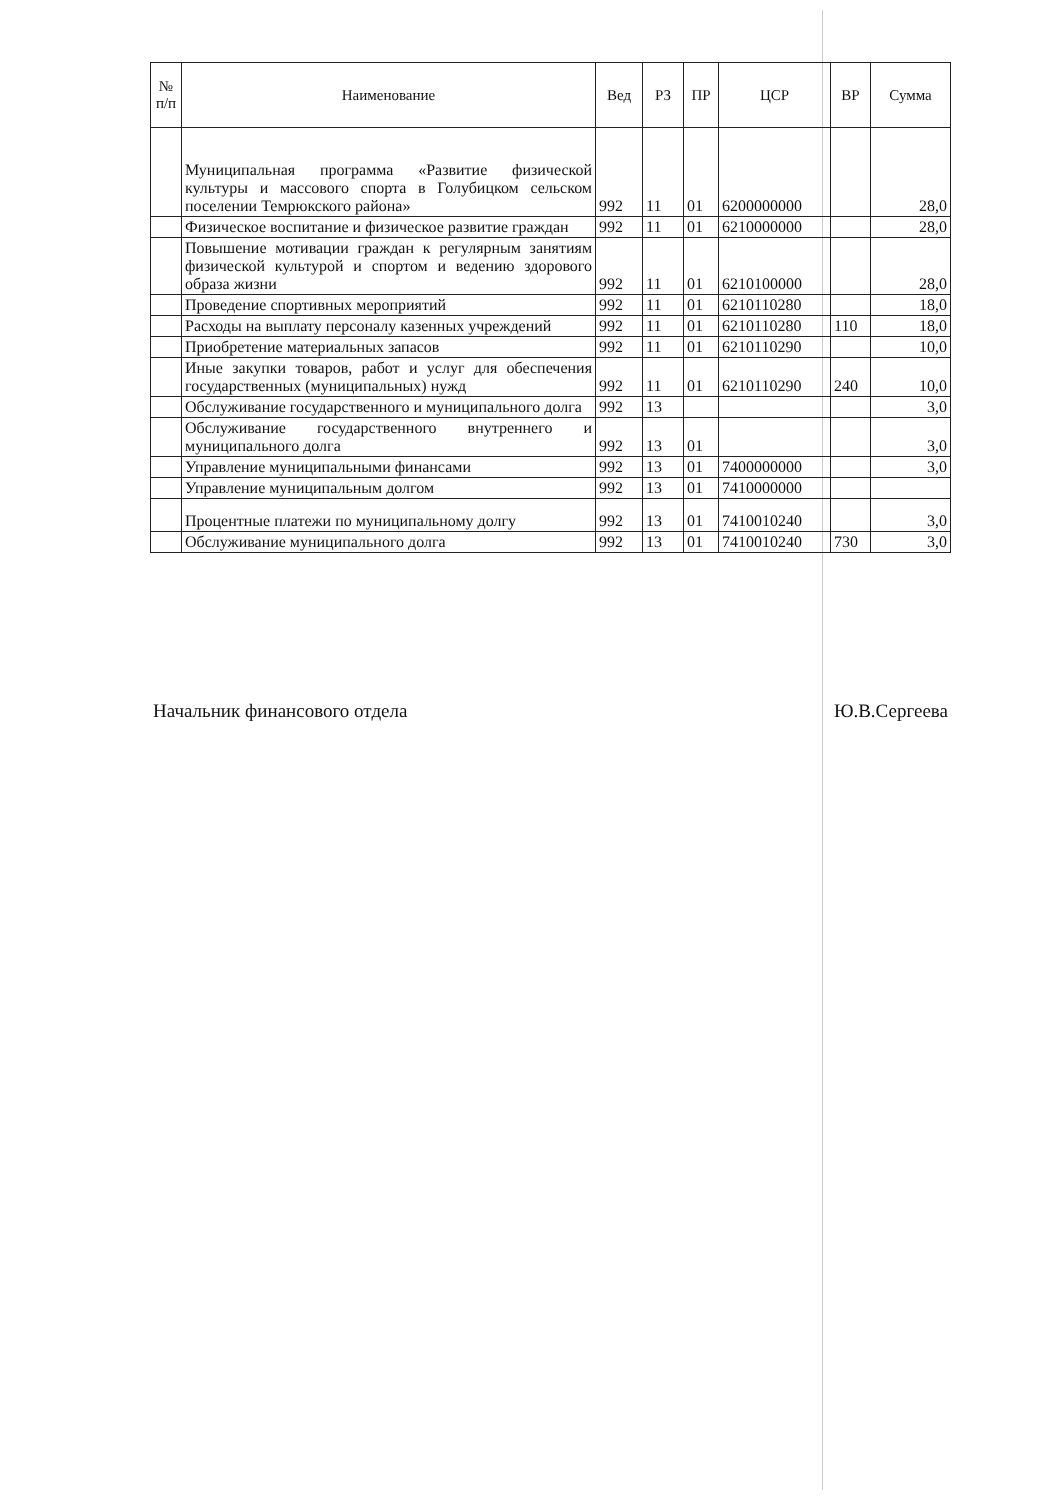| № п/п | Наименование | Вед | РЗ | ПР | ЦСР | ВР | Сумма |
| --- | --- | --- | --- | --- | --- | --- | --- |
| | Муниципальная программа «Развитие физической культуры и массового спорта в Голубицком сельском поселении Темрюкского района» | 992 | 11 | 01 | 6200000000 | | 28,0 |
| | Физическое воспитание и физическое развитие граждан | 992 | 11 | 01 | 6210000000 | | 28,0 |
| | Повышение мотивации граждан к регулярным занятиям физической культурой и спортом и ведению здорового образа жизни | 992 | 11 | 01 | 6210100000 | | 28,0 |
| | Проведение спортивных мероприятий | 992 | 11 | 01 | 6210110280 | | 18,0 |
| | Расходы на выплату персоналу казенных учреждений | 992 | 11 | 01 | 6210110280 | 110 | 18,0 |
| | Приобретение материальных запасов | 992 | 11 | 01 | 6210110290 | | 10,0 |
| | Иные закупки товаров, работ и услуг для обеспечения государственных (муниципальных) нужд | 992 | 11 | 01 | 6210110290 | 240 | 10,0 |
| | Обслуживание государственного и муниципального долга | 992 | 13 | | | | 3,0 |
| | Обслуживание государственного внутреннего и муниципального долга | 992 | 13 | 01 | | | 3,0 |
| | Управление муниципальными финансами | 992 | 13 | 01 | 7400000000 | | 3,0 |
| | Управление муниципальным долгом | 992 | 13 | 01 | 7410000000 | | |
| | Процентные платежи по муниципальному долгу | 992 | 13 | 01 | 7410010240 | | 3,0 |
| | Обслуживание муниципального долга | 992 | 13 | 01 | 7410010240 | 730 | 3,0 |
Начальник финансового отдела Ю.В.Сергеева